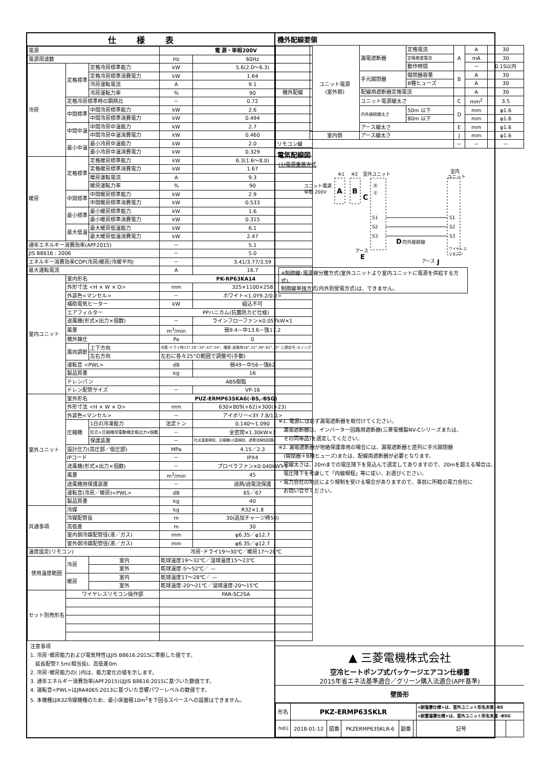仕様表
| 電源 | | | 電 源・単相200V | |
| 電源周波数 | | | Hz | 60Hz |
| 冷房 | 定格標準 | 定格冷房標準能力 | kW | 5.6(2.0～6.3) |
| | | 定格冷房標準消費電力 | kW | 1.64 |
| | | 冷房運転電流 | A | 9.1 |
| | | 冷房運転力率 | % | 90 |
| | 定格冷房標準時の顕熱比 | | － | 0.72 |
| | 中間標準 | 中間冷房標準能力 | kW | 2.6 |
| | | 中間冷房標準消費電力 | kW | 0.494 |
| | 中間中温 | 中間冷房中温能力 | kW | 2.7 |
| | | 中間冷房中温消費電力 | kW | 0.460 |
| | 最小中温 | 最小冷房中温能力 | kW | 2.0 |
| | | 最小冷房中温消費電力 | kW | 0.329 |
| 暖房 | 定格標準 | 定格暖房標準能力 | kW | 6.3(1.6～8.0) |
| | | 定格暖房標準消費電力 | kW | 1.67 |
| | | 暖房運転電流 | A | 9.3 |
| | | 暖房運転力率 | % | 90 |
| | 中間標準 | 中間暖房標準能力 | kW | 2.9 |
| | | 中間暖房標準消費電力 | kW | 0.533 |
| | 最小標準 | 最小暖房標準能力 | kW | 1.6 |
| | | 最小暖房標準消費電力 | kW | 0.315 |
| | 最大低温 | 最大暖房低温能力 | kW | 6.1 |
| | | 最大暖房低温消費電力 | kW | 2.47 |
| 通年エネルギー消費効率(APF2015) | | | － | 5.1 |
| JIS B8616 : 2006 | | | － | 5.0 |
| エネルギー消費効率COP(冷房/暖房/冷暖平均) | | | － | 3.41/3.77/3.59 |
| 最大運転電流 | | | A | 16.7 |
| 室内ユニット | 室内形名 | | PK-RP63KA14 | |
| | 外形寸法 <H × W × D> | | mm | 325×1100×258 |
| | 外装色<マンセル> | | － | ホワイト<1.0Y9.2/0.2> |
| | 補助電気ヒーター | | kW | 組込不可 |
| | エアフィルター | | PPハニカム(抗菌防カビ仕様) | |
| | 送風機(形式×出力×個数) | | － | ラインフローファン×0.057kW×1 |
| | 風量 | | m<sup>3</sup>/min | 弱9.4－中13.6－強17.2 |
| | 機外静圧 | | Pa | 0 |
| | 風向調節 | 上下方向 | 冷房･ドライ時13°,28°,34°,43°,54°、暖房･送風時16°,32°,38°,62°,75° に設定可･スイング | |
| | | 左右方向 | 左右に各々25°の範囲で調整可(手動) | |
| | 運転音 <PWL> | | dB | 弱49－中56－強62 |
| | 製品質量 | | kg | 16 |
| | ドレンパン | | ABS樹脂 | |
| | ドレン配管サイズ | | － | VP-16 |
| 室外ユニット | 室外形名 | | PUZ-ERMP63SKA6(-BS,-BSG) | |
| | 外形寸法 <H × W × D> | | mm | 630×809(+62)×300(+23) |
| | 外装色<マンセル> | | － | アイボリー<3Y 7.8/1.1> |
| | 圧縮機 | 1日の冷凍能力 | 法定トン | 0.140～1.090 |
| | | 形式×圧縮機用電動機定格出力×個数 | － | 全密閉×1.30kW×1 |
| | | 保護装置 | － | 吐出温度検知、圧縮機ｼｪﾙ温検知、過電流検知回路 |
| | 設計圧力(高圧部／低圧部) | | MPa | 4.15／2.3 |
| | IPコード | | － | IPX4 |
| | 送風機(形式×出力×個数) | | － | プロペラファン×0.040kW×1 |
| | 風量 | | m<sup>3</sup>/min | 45 |
| | 送風機用保護装置 | | － | 過熱/過電流保護 |
| | 運転音(冷房／暖房)<PWL> | | dB | 65／67 |
| | 製品質量 | | kg | 40 |
| 共通事項 | 冷媒 | | kg | R32×1.8 |
| | 冷媒配管長 | | m | 30(追加チャージ時50) |
| | 高低差 | | m | 30 |
| | 室内側冷媒配管径(液／ガス) | | mm | φ6.35／φ12.7 |
| | 室外側冷媒配管径(液／ガス) | | mm | φ6.35／φ12.7 |
| 温度設定(リモコン) | | | 冷房･ドライ19～30℃／暖房17～28℃ | |
| 使用温度範囲 | 冷房 | 室内 | 乾球温度19～32℃／湿球温度15～23℃ | |
| | | 室外 | 乾球温度-5～52℃／ — | |
| | 暖房 | 室内 | 乾球温度17～28℃／ — | |
| | | 室外 | 乾球温度-20～21℃／湿球温度-20～15℃ | |
| セット別売形名 | ワイヤレスリモコン操作部 | | PAR-SC2SA | |
注意事項
1. 冷房･暖房能力および電気特性はJIS B8616:2015に準拠した値です。
　延長配管7.5m(相当長)、高低差0m
2. 冷房･暖房能力の( )内は、能力変化の値を示します。
3. 通年エネルギー消費効率(APF2015)はJIS B8616:2015に基づいた数値です。
4. 運転音<PWL>はJRA4065:2013に基づいた音響パワーレベルの数値です。
5. 本機種はR32冷媒機種のため、最小床面積10m<sup>2</sup>を下回るスペースへの設置はできません。
機外配線要領
| 機外配線 | ユニット電源 (室外側) | 漏電遮断器 | 定格電流 | A | A | 30 |
| | | | 定格感度電流 | | mA | 30 |
| | | | 動作時間 | | － | 0.1S以内 |
| | | 手元開閉器 | 開閉器容量 | B | A | 30 |
| | | | B種ヒューズ | | A | 30 |
| | | 配線用遮断器定格電流 | | | A | 30 |
| | | ユニット電源線太さ | | C | mm<sup>2</sup> | 3.5 |
| | | 内外接続線太さ | 50m 以下 | D | mm | φ1.6 |
| | | | 80m 以下 | | mm | φ1.6 |
| | | アース線太さ | | E | mm | φ1.6 |
| | 室内側 | アース線太さ | | J | mm | φ1.6 |
| リモコン線 | | | | － | － | － |
電気配線図
(1)電源重置方式
ユニット電源
単相 200V
A
B
※1
※2
室外ユニット
C
Ⓡ
Ⓢ
S1
S2
S3
D
内外接続線
室内
ユニット
S1
S2
S3
アース
E
ワイヤレス
リモコン
アース
J
※制御線･電源線分離方式(室外ユニットより室内ユニットに電源を供給する方式)、
制御線単独方式(内外別受電方式)は、できません。
※1. 電源には必ず漏電遮断器を取付けてください。
　漏電遮断器は、インバーター回路用遮断器(三菱電機製NV-Cシリーズまたは、
　その同等品)を選定してください。
※2. 漏電遮断器が地絡保護専用の場合には、漏電遮断器と直列に手元開閉器
　(開閉器＋B種ヒューズ)または、配線用遮断器が必要となります。
・電線太さは、20mまでの電圧降下を見込んで選定してありますので、20mを超える場合は、
　電圧降下を考慮して「内線規程」等に従い、お選びください。
・電力会社の地区により規制を受ける場合がありますので、事前に所轄の電力会社に
　お問い合せください。
▲ 三菱電機株式会社
空冷ヒートポンプ式パッケージエアコン仕様書
2015年省エネ法基準適合／グリーン購入法適合(APF基準)
壁掛形
| 形名 | PKZ-ERMP63SKLR | | | | | <耐塩害仕様>は、室外ユニット形名末尾 -BS | |
| | | | | | | <耐重塩害仕様>は、室外ユニット形名末尾 -BSG | |
| 作成日 | 2018-01-12 | 図番 | PKZERMP63SKLR-6 | 副番 | | 記号 | |